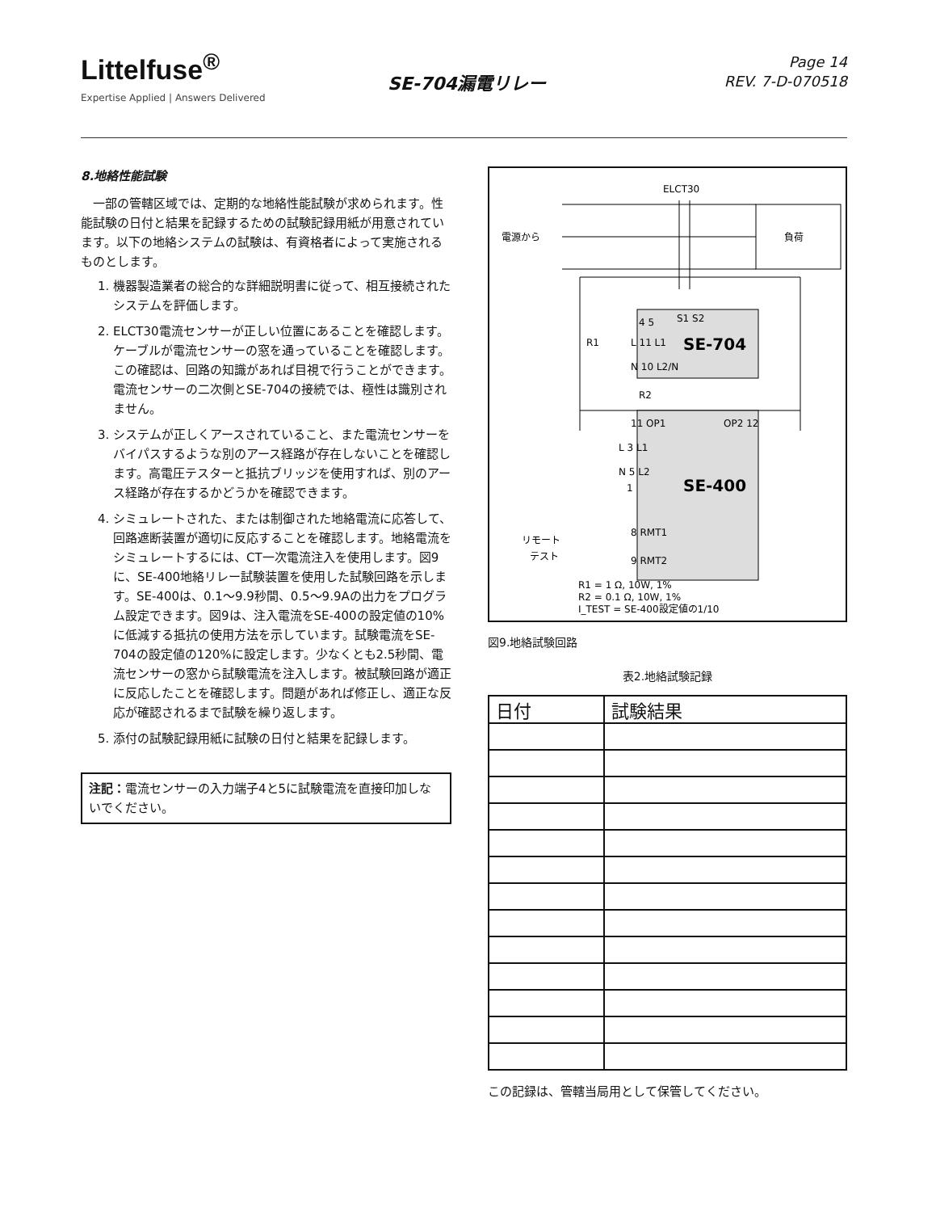Littelfuse<sup>®</sup>
Expertise Applied | Answers Delivered
SE-704漏電リレー
Page 14
REV. 7-D-070518
8.地絡性能試験
一部の管轄区域では、定期的な地絡性能試験が求められます。性能試験の日付と結果を記録するための試験記録用紙が用意されています。以下の地絡システムの試験は、有資格者によって実施されるものとします。
1. 機器製造業者の総合的な詳細説明書に従って、相互接続されたシステムを評価します。
2. ELCT30電流センサーが正しい位置にあることを確認します。ケーブルが電流センサーの窓を通っていることを確認します。この確認は、回路の知識があれば目視で行うことができます。電流センサーの二次側とSE-704の接続では、極性は識別されません。
3. システムが正しくアースされていること、また電流センサーをバイパスするような別のアース経路が存在しないことを確認します。高電圧テスターと抵抗ブリッジを使用すれば、別のアース経路が存在するかどうかを確認できます。
4. シミュレートされた、または制御された地絡電流に応答して、回路遮断装置が適切に反応することを確認します。地絡電流をシミュレートするには、CT一次電流注入を使用します。図9に、SE-400地絡リレー試験装置を使用した試験回路を示します。SE-400は、0.1〜9.9秒間、0.5〜9.9Aの出力をプログラム設定できます。図9は、注入電流をSE-400の設定値の10%に低減する抵抗の使用方法を示しています。試験電流をSE-704の設定値の120%に設定します。少なくとも2.5秒間、電流センサーの窓から試験電流を注入します。被試験回路が適正に反応したことを確認します。問題があれば修正し、適正な反応が確認されるまで試験を繰り返します。
5. 添付の試験記録用紙に試験の日付と結果を記録します。
注記：電流センサーの入力端子4と5に試験電流を直接印加しないでください。
ELCT30
電源から
負荷
4 5
S1 S2
L 11 L1
SE-704
N 10 L2/N
R1
R2
11 OP1
OP2 12
L 3 L1
N 5 L2
1
SE-400
リモート
テスト
8 RMT1
9 RMT2
R1 = 1 Ω, 10W, 1%
R2 = 0.1 Ω, 10W, 1%
I_TEST = SE-400設定値の1/10
図9.地絡試験回路
表2.地絡試験記録
| 日付 | 試験結果 |
| --- | --- |
この記録は、管轄当局用として保管してください。